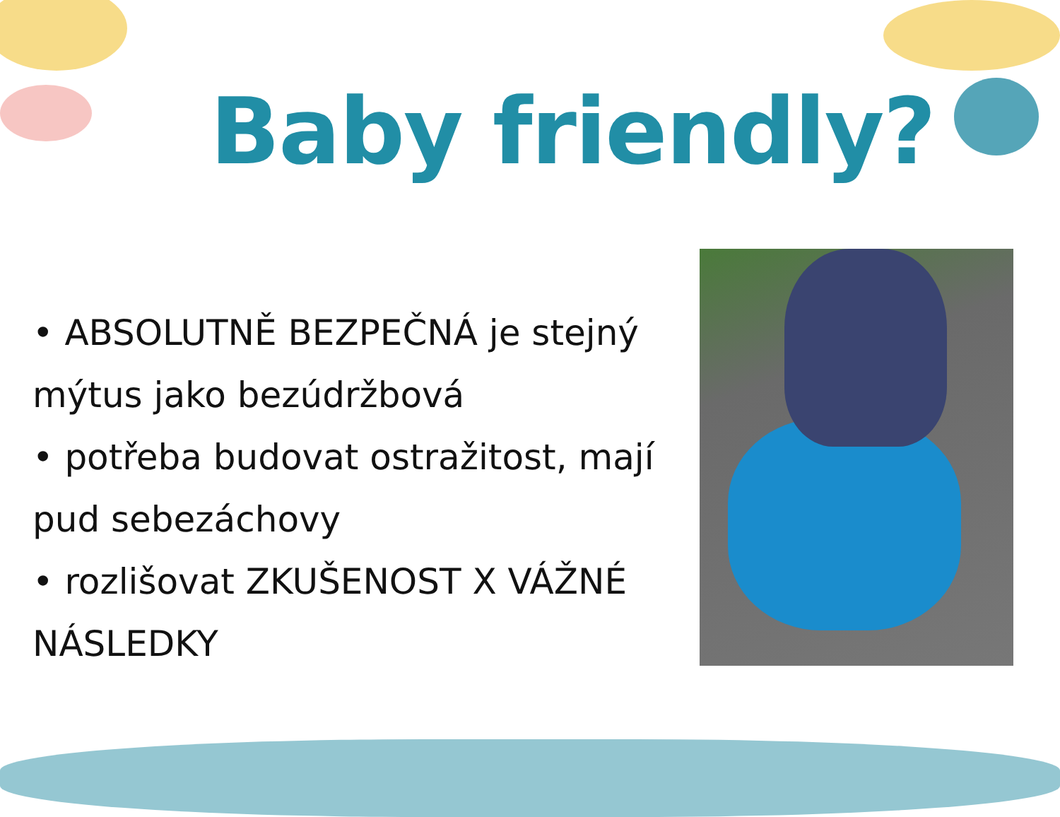Baby friendly?
• ABSOLUTNĚ BEZPEČNÁ je stejný mýtus jako bezúdržbová
• potřeba budovat ostražitost, mají pud sebezáchovy
• rozlišovat ZKUŠENOST X VÁŽNÉ NÁSLEDKY